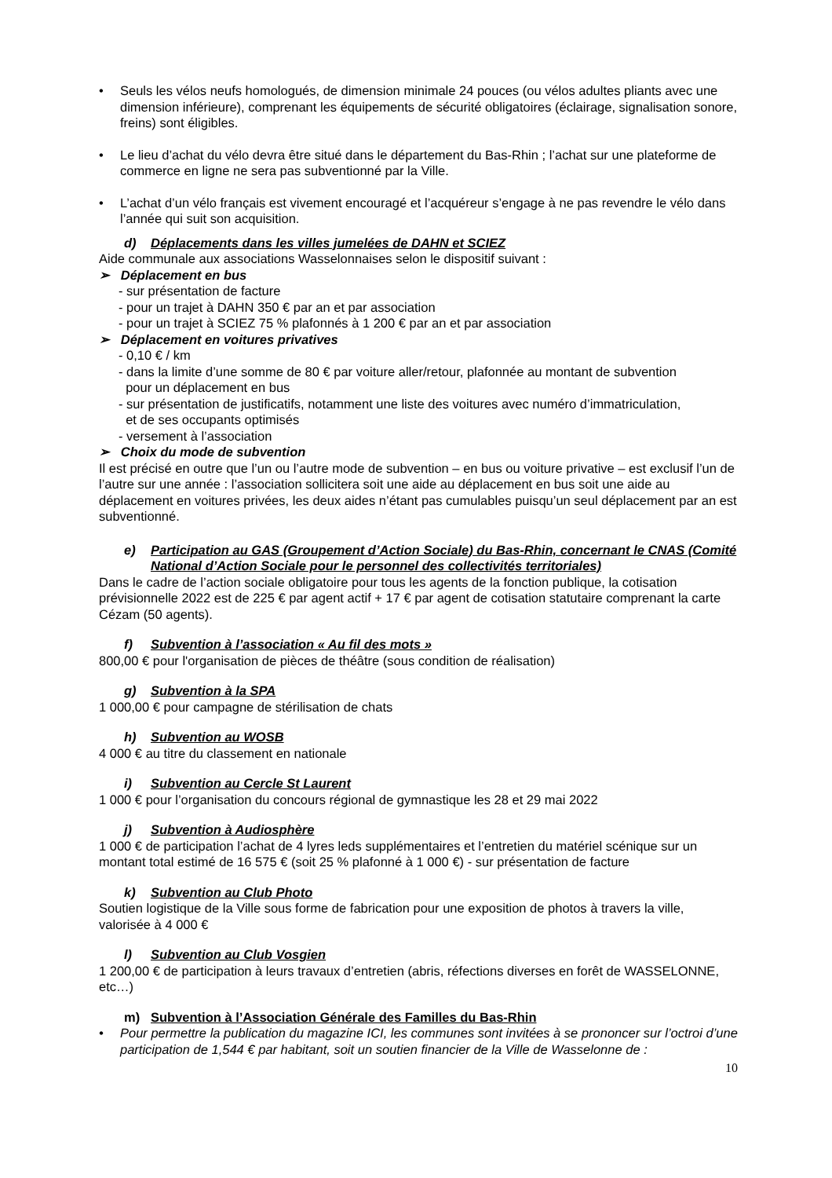• Seuls les vélos neufs homologués, de dimension minimale 24 pouces (ou vélos adultes pliants avec une dimension inférieure), comprenant les équipements de sécurité obligatoires (éclairage, signalisation sonore, freins) sont éligibles.
• Le lieu d’achat du vélo devra être situé dans le département du Bas-Rhin ; l’achat sur une plateforme de commerce en ligne ne sera pas subventionné par la Ville.
• L’achat d’un vélo français est vivement encouragé et l’acquéreur s’engage à ne pas revendre le vélo dans l’année qui suit son acquisition.
d) Déplacements dans les villes jumelées de DAHN et SCIEZ
Aide communale aux associations Wasselonnaises selon le dispositif suivant :
➢ Déplacement en bus
- sur présentation de facture
- pour un trajet à DAHN 350 € par an et par association
- pour un trajet à SCIEZ 75 % plafonnés à 1 200 € par an et par association
➢ Déplacement en voitures privatives
- 0,10 € / km
- dans la limite d’une somme de 80 € par voiture aller/retour, plafonnée au montant de subvention
pour un déplacement en bus
- sur présentation de justificatifs, notamment une liste des voitures avec numéro d’immatriculation,
et de ses occupants optimisés
- versement à l’association
➢ Choix du mode de subvention
Il est précisé en outre que l’un ou l’autre mode de subvention – en bus ou voiture privative – est exclusif l’un de l’autre sur une année : l’association sollicitera soit une aide au déplacement en bus soit une aide au déplacement en voitures privées, les deux aides n’étant pas cumulables puisqu’un seul déplacement par an est subventionné.
e) Participation au GAS (Groupement d’Action Sociale) du Bas-Rhin, concernant le CNAS (Comité National d’Action Sociale pour le personnel des collectivités territoriales)
Dans le cadre de l’action sociale obligatoire pour tous les agents de la fonction publique, la cotisation prévisionnelle 2022 est de 225 € par agent actif + 17 € par agent de cotisation statutaire comprenant la carte Cézam (50 agents).
f) Subvention à l’association « Au fil des mots »
800,00 € pour l'organisation de pièces de théâtre (sous condition de réalisation)
g) Subvention à la SPA
1 000,00 € pour campagne de stérilisation de chats
h) Subvention au WOSB
4 000 € au titre du classement en nationale
i) Subvention au Cercle St Laurent
1 000 € pour l’organisation du concours régional de gymnastique les 28 et 29 mai 2022
j) Subvention à Audiosphère
1 000 € de participation l’achat de 4 lyres leds supplémentaires et l’entretien du matériel scénique sur un montant total estimé de 16 575 € (soit 25 % plafonné à 1 000 €) - sur présentation de facture
k) Subvention au Club Photo
Soutien logistique de la Ville sous forme de fabrication pour une exposition de photos à travers la ville, valorisée à 4 000 €
l) Subvention au Club Vosgien
1 200,00 € de participation à leurs travaux d’entretien (abris, réfections diverses en forêt de WASSELONNE, etc…)
m) Subvention à l’Association Générale des Familles du Bas-Rhin
• Pour permettre la publication du magazine ICI, les communes sont invitées à se prononcer sur l’octroi d’une participation de 1,544 € par habitant, soit un soutien financier de la Ville de Wasselonne de :
10